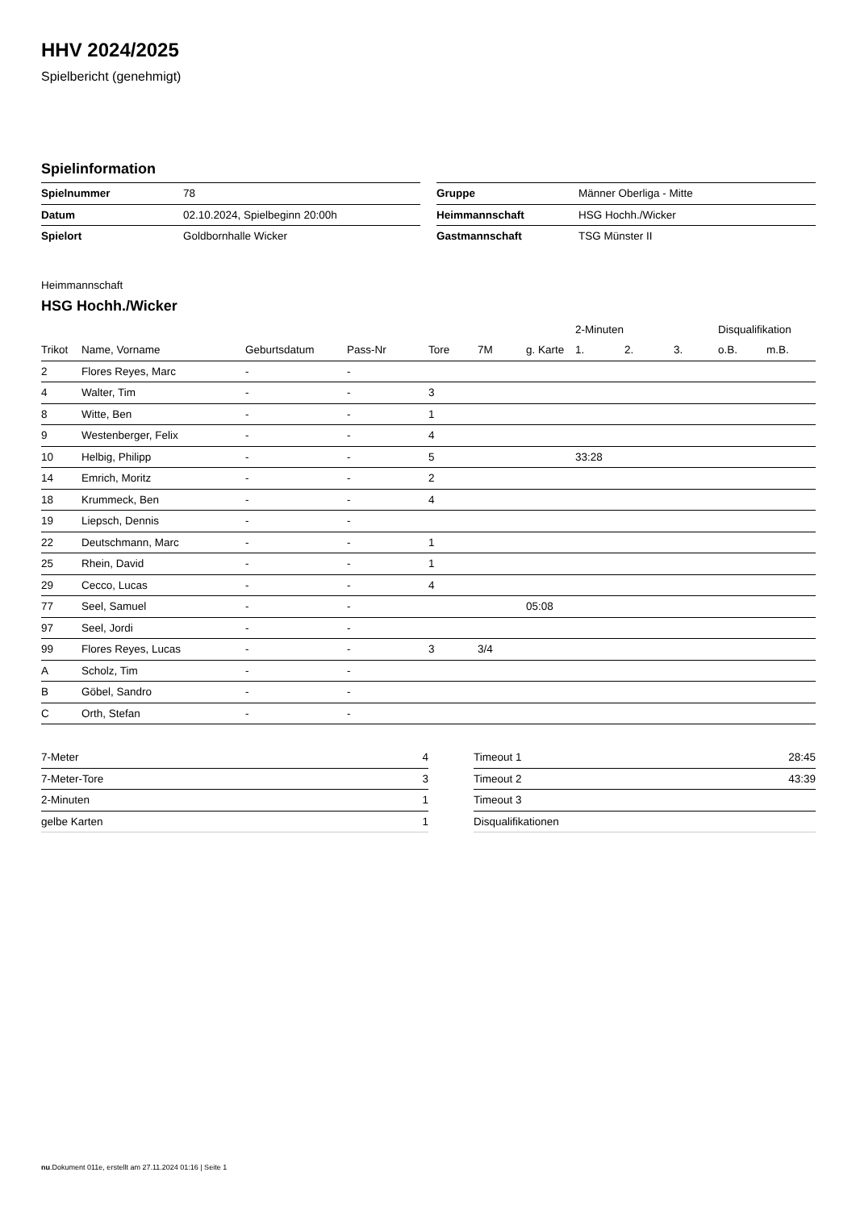HHV 2024/2025
Spielbericht (genehmigt)
Spielinformation
| Spielnummer | 78 |
| Datum | 02.10.2024, Spielbeginn 20:00h |
| Spielort | Goldbornhalle Wicker |
| Gruppe | Männer Oberliga - Mitte |
| Heimmannschaft | HSG Hochh./Wicker |
| Gastmannschaft | TSG Münster II |
Heimmannschaft
HSG Hochh./Wicker
| | | | | | | | 2-Minuten | | | Disqualifikation | |
| --- | --- | --- | --- | --- | --- | --- | --- | --- | --- | --- | --- |
| Trikot | Name, Vorname | Geburtsdatum | Pass-Nr | Tore | 7M | g. Karte | 1. | 2. | 3. | o.B. | m.B. |
| 2 | Flores Reyes, Marc | - | - | | | | | | | | |
| 4 | Walter, Tim | - | - | 3 | | | | | | | |
| 8 | Witte, Ben | - | - | 1 | | | | | | | |
| 9 | Westenberger, Felix | - | - | 4 | | | | | | | |
| 10 | Helbig, Philipp | - | - | 5 | | | 33:28 | | | | |
| 14 | Emrich, Moritz | - | - | 2 | | | | | | | |
| 18 | Krummeck, Ben | - | - | 4 | | | | | | | |
| 19 | Liepsch, Dennis | - | - | | | | | | | | |
| 22 | Deutschmann, Marc | - | - | 1 | | | | | | | |
| 25 | Rhein, David | - | - | 1 | | | | | | | |
| 29 | Cecco, Lucas | - | - | 4 | | | | | | | |
| 77 | Seel, Samuel | - | - | | | 05:08 | | | | | |
| 97 | Seel, Jordi | - | - | | | | | | | | |
| 99 | Flores Reyes, Lucas | - | - | 3 | 3/4 | | | | | | |
| A | Scholz, Tim | - | - | | | | | | | | |
| B | Göbel, Sandro | - | - | | | | | | | | |
| C | Orth, Stefan | - | - | | | | | | | | |
| 7-Meter | 4 |
| 7-Meter-Tore | 3 |
| 2-Minuten | 1 |
| gelbe Karten | 1 |
| Timeout 1 | 28:45 |
| Timeout 2 | 43:39 |
| Timeout 3 | |
| Disqualifikationen | |
nu.Dokument 011e, erstellt am 27.11.2024 01:16 | Seite 1